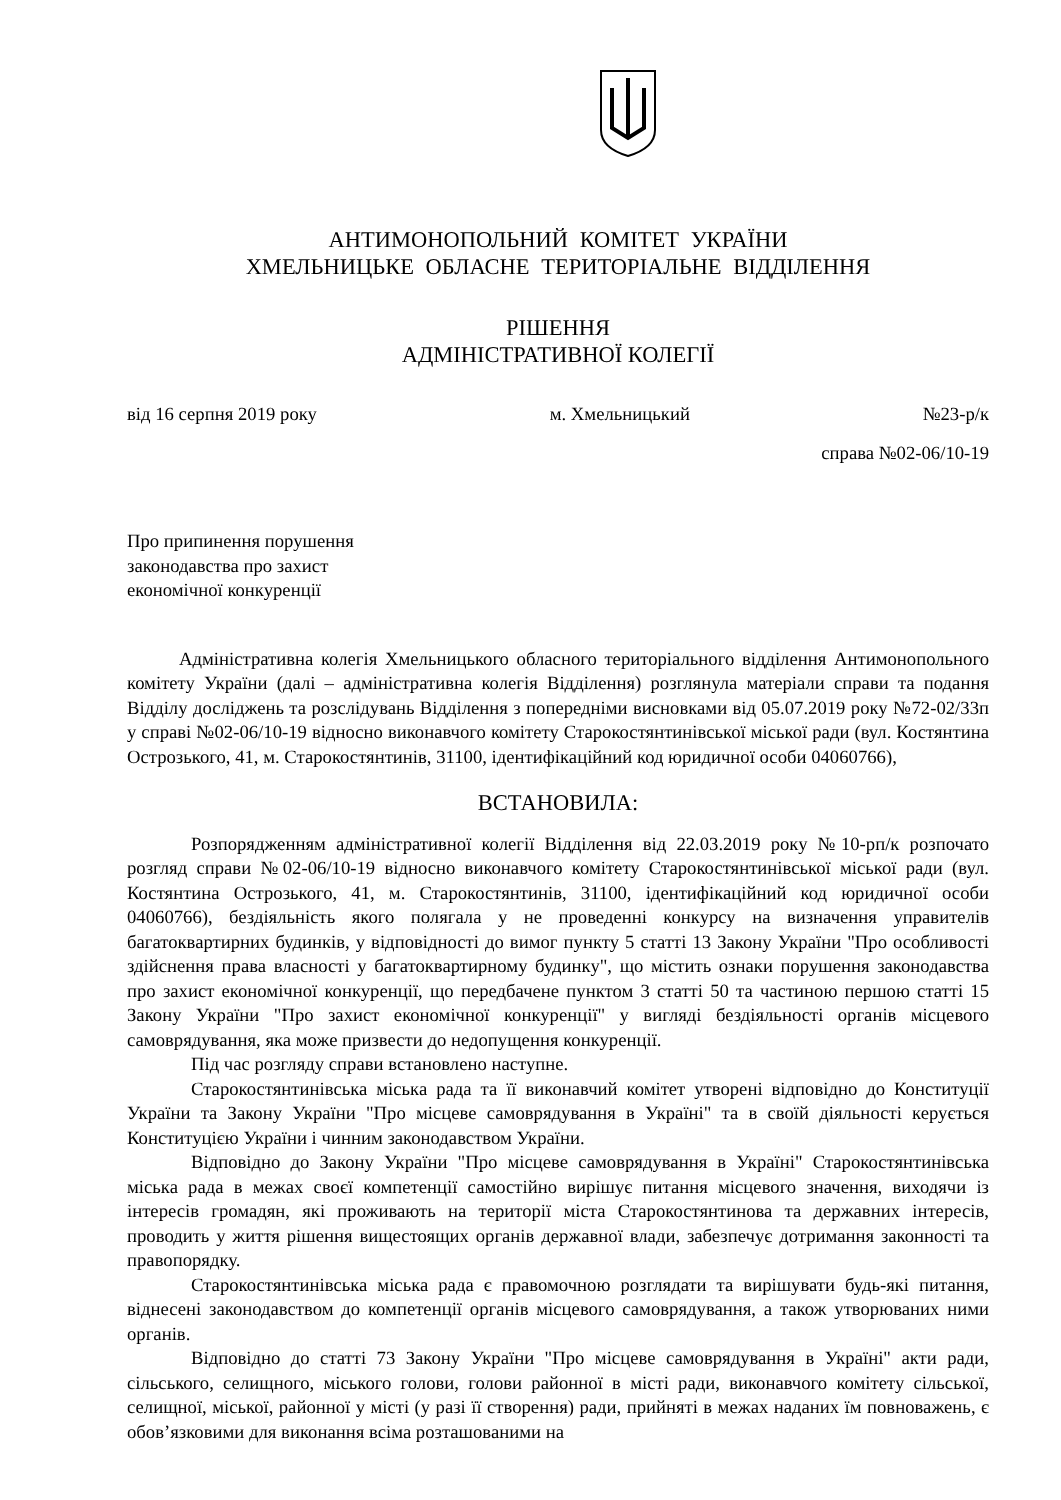АНТИМОНОПОЛЬНИЙ КОМІТЕТ УКРАЇНИ
ХМЕЛЬНИЦЬКЕ ОБЛАСНЕ ТЕРИТОРІАЛЬНЕ ВІДДІЛЕННЯ
РІШЕННЯ
АДМІНІСТРАТИВНОЇ КОЛЕГІЇ
від 16 серпня 2019 року м. Хмельницький №23-р/к
справа №02-06/10-19
Про припинення порушення
законодавства про захист
економічної конкуренції
Адміністративна колегія Хмельницького обласного територіального відділення Антимонопольного комітету України (далі – адміністративна колегія Відділення) розглянула матеріали справи та подання Відділу досліджень та розслідувань Відділення з попередніми висновками від 05.07.2019 року №72-02/33п у справі №02-06/10-19 відносно виконавчого комітету Старокостянтинівської міської ради (вул. Костянтина Острозького, 41, м. Старокостянтинів, 31100, ідентифікаційний код юридичної особи 04060766),
ВСТАНОВИЛА:
Розпорядженням адміністративної колегії Відділення від 22.03.2019 року №10-рп/к розпочато розгляд справи №02-06/10-19 відносно виконавчого комітету Старокостянтинівської міської ради (вул. Костянтина Острозького, 41, м. Старокостянтинів, 31100, ідентифікаційний код юридичної особи 04060766), бездіяльність якого полягала у не проведенні конкурсу на визначення управителів багатоквартирних будинків, у відповідності до вимог пункту 5 статті 13 Закону України "Про особливості здійснення права власності у багатоквартирному будинку", що містить ознаки порушення законодавства про захист економічної конкуренції, що передбачене пунктом 3 статті 50 та частиною першою статті 15 Закону України "Про захист економічної конкуренції" у вигляді бездіяльності органів місцевого самоврядування, яка може призвести до недопущення конкуренції.
Під час розгляду справи встановлено наступне.
Старокостянтинівська міська рада та її виконавчий комітет утворені відповідно до Конституції України та Закону України "Про місцеве самоврядування в Україні" та в своїй діяльності керується Конституцією України і чинним законодавством України.
Відповідно до Закону України "Про місцеве самоврядування в Україні" Старокостянтинівська міська рада в межах своєї компетенції самостійно вирішує питання місцевого значення, виходячи із інтересів громадян, які проживають на території міста Старокостянтинова та державних інтересів, проводить у життя рішення вищестоящих органів державної влади, забезпечує дотримання законності та правопорядку.
Старокостянтинівська міська рада є правомочною розглядати та вирішувати будь-які питання, віднесені законодавством до компетенції органів місцевого самоврядування, а також утворюваних ними органів.
Відповідно до статті 73 Закону України "Про місцеве самоврядування в Україні" акти ради, сільського, селищного, міського голови, голови районної в місті ради, виконавчого комітету сільської, селищної, міської, районної у місті (у разі її створення) ради, прийняті в межах наданих їм повноважень, є обов’язковими для виконання всіма розташованими на